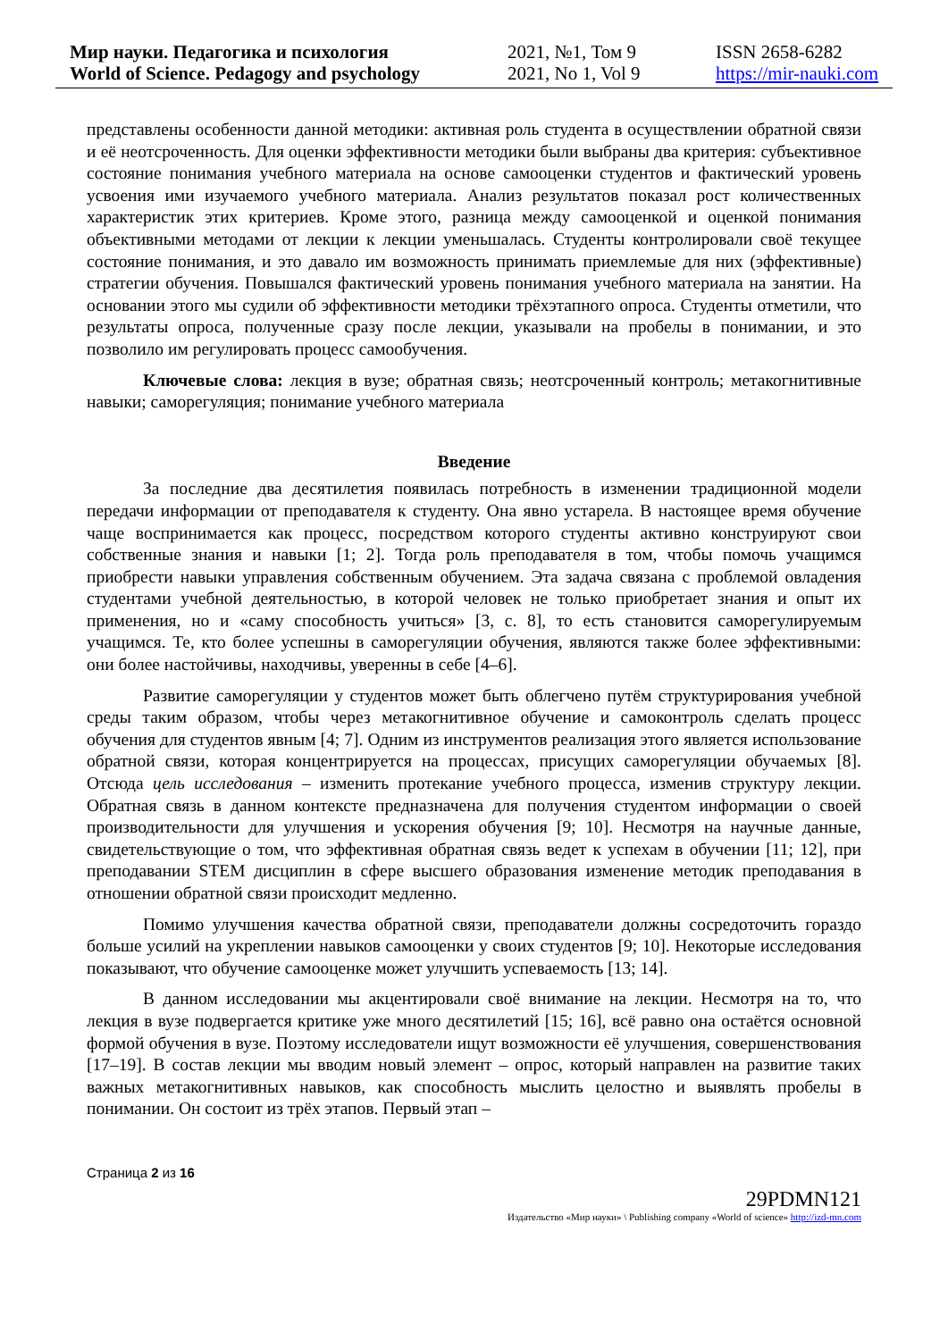Мир науки. Педагогика и психология
World of Science. Pedagogy and psychology
2021, №1, Том 9
2021, No 1, Vol 9
ISSN 2658-6282
https://mir-nauki.com
представлены особенности данной методики: активная роль студента в осуществлении обратной связи и её неотсроченность. Для оценки эффективности методики были выбраны два критерия: субъективное состояние понимания учебного материала на основе самооценки студентов и фактический уровень усвоения ими изучаемого учебного материала. Анализ результатов показал рост количественных характеристик этих критериев. Кроме этого, разница между самооценкой и оценкой понимания объективными методами от лекции к лекции уменьшалась. Студенты контролировали своё текущее состояние понимания, и это давало им возможность принимать приемлемые для них (эффективные) стратегии обучения. Повышался фактический уровень понимания учебного материала на занятии. На основании этого мы судили об эффективности методики трёхэтапного опроса. Студенты отметили, что результаты опроса, полученные сразу после лекции, указывали на пробелы в понимании, и это позволило им регулировать процесс самообучения.
Ключевые слова: лекция в вузе; обратная связь; неотсроченный контроль; метакогнитивные навыки; саморегуляция; понимание учебного материала
Введение
За последние два десятилетия появилась потребность в изменении традиционной модели передачи информации от преподавателя к студенту. Она явно устарела. В настоящее время обучение чаще воспринимается как процесс, посредством которого студенты активно конструируют свои собственные знания и навыки [1; 2]. Тогда роль преподавателя в том, чтобы помочь учащимся приобрести навыки управления собственным обучением. Эта задача связана с проблемой овладения студентами учебной деятельностью, в которой человек не только приобретает знания и опыт их применения, но и «саму способность учиться» [3, с. 8], то есть становится саморегулируемым учащимся. Те, кто более успешны в саморегуляции обучения, являются также более эффективными: они более настойчивы, находчивы, уверенны в себе [4–6].
Развитие саморегуляции у студентов может быть облегчено путём структурирования учебной среды таким образом, чтобы через метакогнитивное обучение и самоконтроль сделать процесс обучения для студентов явным [4; 7]. Одним из инструментов реализация этого является использование обратной связи, которая концентрируется на процессах, присущих саморегуляции обучаемых [8]. Отсюда цель исследования – изменить протекание учебного процесса, изменив структуру лекции. Обратная связь в данном контексте предназначена для получения студентом информации о своей производительности для улучшения и ускорения обучения [9; 10]. Несмотря на научные данные, свидетельствующие о том, что эффективная обратная связь ведет к успехам в обучении [11; 12], при преподавании STEM дисциплин в сфере высшего образования изменение методик преподавания в отношении обратной связи происходит медленно.
Помимо улучшения качества обратной связи, преподаватели должны сосредоточить гораздо больше усилий на укреплении навыков самооценки у своих студентов [9; 10]. Некоторые исследования показывают, что обучение самооценке может улучшить успеваемость [13; 14].
В данном исследовании мы акцентировали своё внимание на лекции. Несмотря на то, что лекция в вузе подвергается критике уже много десятилетий [15; 16], всё равно она остаётся основной формой обучения в вузе. Поэтому исследователи ищут возможности её улучшения, совершенствования [17–19]. В состав лекции мы вводим новый элемент – опрос, который направлен на развитие таких важных метакогнитивных навыков, как способность мыслить целостно и выявлять пробелы в понимании. Он состоит из трёх этапов. Первый этап –
Страница 2 из 16
29PDMN121
Издательство «Мир науки» \ Publishing company «World of science» http://izd-mn.com